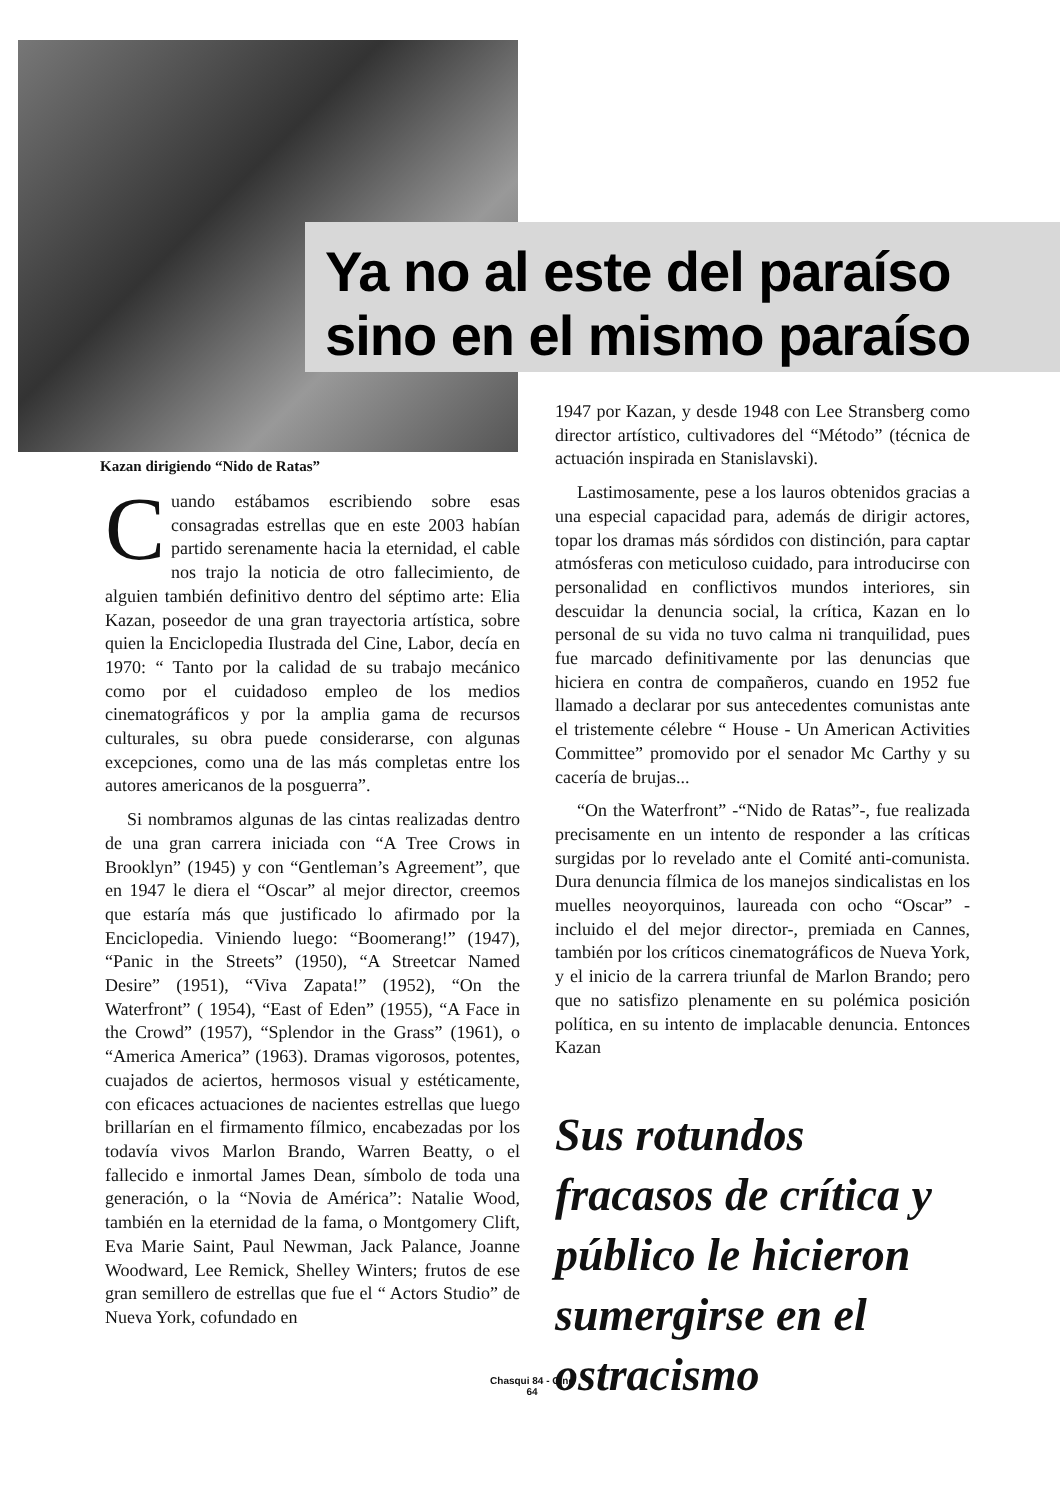Ya no al este del paraíso
sino en el mismo paraíso
Kazan dirigiendo “Nido de Ratas”
Cuando estábamos escribiendo sobre esas consagradas estrellas que en este 2003 habían partido serenamente hacia la eternidad, el cable nos trajo la noticia de otro fallecimiento, de alguien también definitivo dentro del séptimo arte: Elia Kazan, poseedor de una gran trayectoria artística, sobre quien la Enciclopedia Ilustrada del Cine, Labor, decía en 1970: “ Tanto por la calidad de su trabajo mecánico como por el cuidadoso empleo de los medios cinematográficos y por la amplia gama de recursos culturales, su obra puede considerarse, con algunas excepciones, como una de las más completas entre los autores americanos de la posguerra”.
Si nombramos algunas de las cintas realizadas dentro de una gran carrera iniciada con “A Tree Crows in Brooklyn” (1945) y con “Gentleman’s Agreement”, que en 1947 le diera el “Oscar” al mejor director, creemos que estaría más que justificado lo afirmado por la Enciclopedia. Viniendo luego: “Boomerang!” (1947), “Panic in the Streets” (1950), “A Streetcar Named Desire” (1951), “Viva Zapata!” (1952), “On the Waterfront” ( 1954), “East of Eden” (1955), “A Face in the Crowd” (1957), “Splendor in the Grass” (1961), o “America America” (1963). Dramas vigorosos, potentes, cuajados de aciertos, hermosos visual y estéticamente, con eficaces actuaciones de nacientes estrellas que luego brillarían en el firmamento fílmico, encabezadas por los todavía vivos Marlon Brando, Warren Beatty, o el fallecido e inmortal James Dean, símbolo de toda una generación, o la “Novia de América”: Natalie Wood, también en la eternidad de la fama, o Montgomery Clift, Eva Marie Saint, Paul Newman, Jack Palance, Joanne Woodward, Lee Remick, Shelley Winters; frutos de ese gran semillero de estrellas que fue el “ Actors Studio” de Nueva York, cofundado en
1947 por Kazan, y desde 1948 con Lee Stransberg como director artístico, cultivadores del “Método” (técnica de actuación inspirada en Stanislavski).
Lastimosamente, pese a los lauros obtenidos gracias a una especial capacidad para, además de dirigir actores, topar los dramas más sórdidos con distinción, para captar atmósferas con meticuloso cuidado, para introducirse con personalidad en conflictivos mundos interiores, sin descuidar la denuncia social, la crítica, Kazan en lo personal de su vida no tuvo calma ni tranquilidad, pues fue marcado definitivamente por las denuncias que hiciera en contra de compañeros, cuando en 1952 fue llamado a declarar por sus antecedentes comunistas ante el tristemente célebre “ House - Un American Activities Committee” promovido por el senador Mc Carthy y su cacería de brujas...
“On the Waterfront” -“Nido de Ratas”-, fue realizada precisamente en un intento de responder a las críticas surgidas por lo revelado ante el Comité anti-comunista. Dura denuncia fílmica de los manejos sindicalistas en los muelles neoyorquinos, laureada con ocho “Oscar” -incluido el del mejor director-, premiada en Cannes, también por los críticos cinematográficos de Nueva York, y el inicio de la carrera triunfal de Marlon Brando; pero que no satisfizo plenamente en su polémica posición política, en su intento de implacable denuncia. Entonces Kazan
Sus rotundos fracasos de crítica y público le hicieron sumergirse en el ostracismo
Chasqui 84 - Cine
64